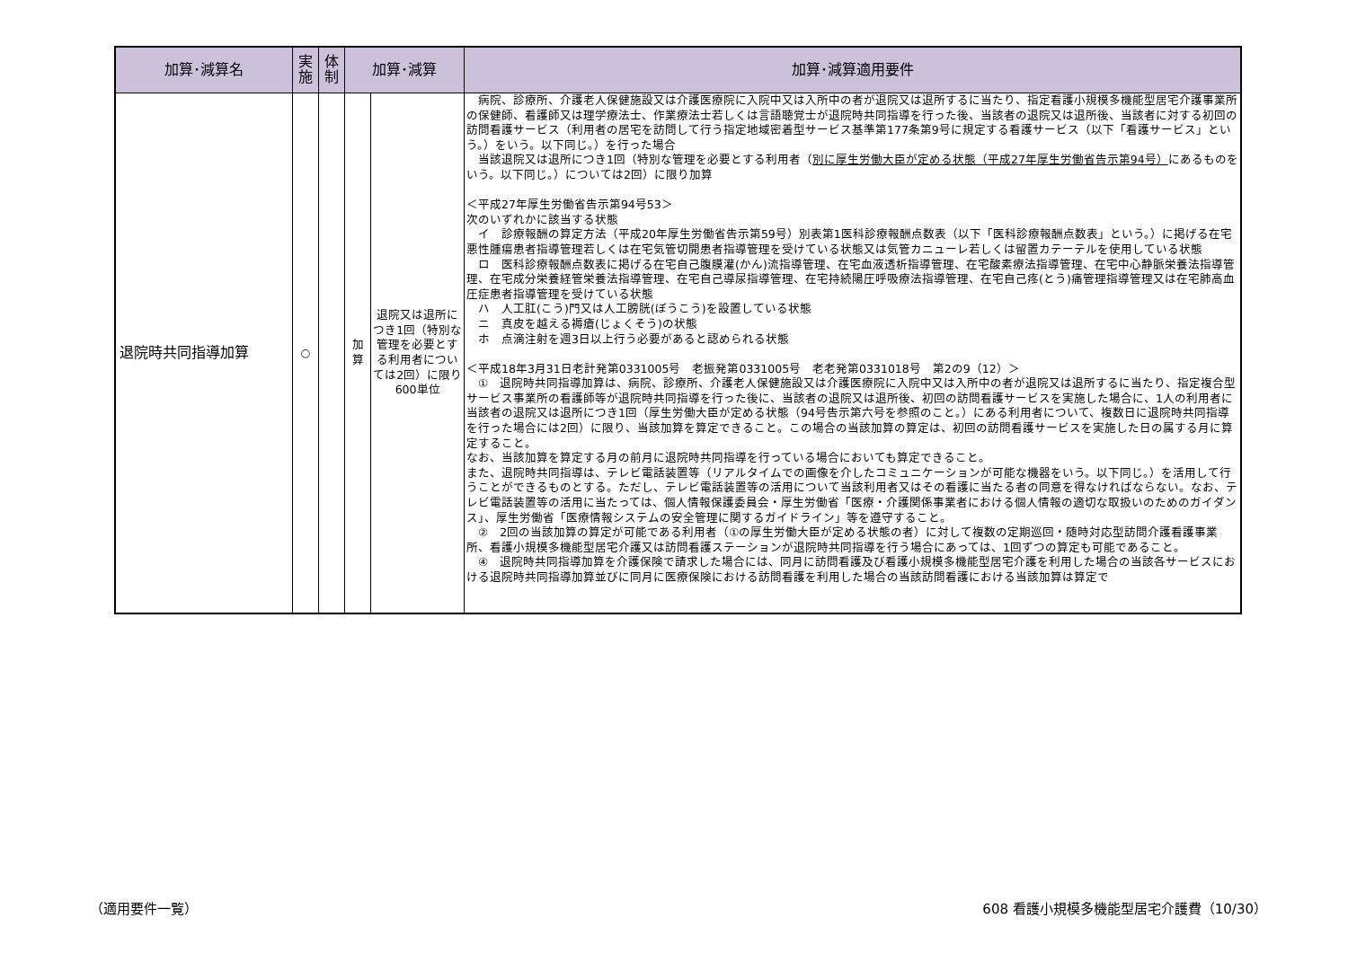| 加算･減算名 | 実 施 | 体 制 | 加算･減算 | | 加算･減算適用要件 |
| --- | --- | --- | --- | --- | --- |
| 退院時共同指導加算 | ○ | | 加 算 | 退院又は退所につき1回（特別な管理を必要とする利用者については2回）に限り 600単位 | 病院、診療所、介護老人保健施設又は介護医療院に入院中又は入所中の者が退院又は退所するに当たり、指定看護小規模多機能型居宅介護事業所の保健師、看護師又は理学療法士、作業療法士若しくは言語聴覚士が退院時共同指導を行った後、当該者の退院又は退所後、当該者に対する初回の訪問看護サービス（利用者の居宅を訪問して行う指定地域密着型サービス基準第177条第9号に規定する看護サービス（以下「看護サービス」という。）をいう。以下同じ。）を行った場合 当該退院又は退所につき1回（特別な管理を必要とする利用者（ 別に厚生労働大臣が定める状態（平成27年厚生労働省告示第94号） にあるものをいう。以下同じ。）については2回）に限り加算 ＜平成27年厚生労働省告示第94号53＞ 次のいずれかに該当する状態 イ 診療報酬の算定方法（平成20年厚生労働省告示第59号）別表第1医科診療報酬点数表（以下「医科診療報酬点数表」という。）に掲げる在宅悪性腫瘍患者指導管理若しくは在宅気管切開患者指導管理を受けている状態又は気管カニューレ若しくは留置カテーテルを使用している状態 ロ 医科診療報酬点数表に掲げる在宅自己腹膜灌(かん)流指導管理、在宅血液透析指導管理、在宅酸素療法指導管理、在宅中心静脈栄養法指導管理、在宅成分栄養経管栄養法指導管理、在宅自己導尿指導管理、在宅持続陽圧呼吸療法指導管理、在宅自己疼(とう)痛管理指導管理又は在宅肺高血圧症患者指導管理を受けている状態 ハ 人工肛(こう)門又は人工膀胱(ぼうこう)を設置している状態 ニ 真皮を越える褥瘡(じょくそう)の状態 ホ 点滴注射を週3日以上行う必要があると認められる状態 ＜平成18年3月31日老計発第0331005号 老振発第0331005号 老老発第0331018号 第2の9（12）＞ ① 退院時共同指導加算は、病院、診療所、介護老人保健施設又は介護医療院に入院中又は入所中の者が退院又は退所するに当たり、指定複合型サービス事業所の看護師等が退院時共同指導を行った後に、当該者の退院又は退所後、初回の訪問看護サービスを実施した場合に、1人の利用者に当該者の退院又は退所につき1回（厚生労働大臣が定める状態（94号告示第六号を参照のこと。）にある利用者について、複数日に退院時共同指導を行った場合には2回）に限り、当該加算を算定できること。この場合の当該加算の算定は、初回の訪問看護サービスを実施した日の属する月に算定すること。 なお、当該加算を算定する月の前月に退院時共同指導を行っている場合においても算定できること。 また、退院時共同指導は、テレビ電話装置等（リアルタイムでの画像を介したコミュニケーションが可能な機器をいう。以下同じ。）を活用して行うことができるものとする。ただし、テレビ電話装置等の活用について当該利用者又はその看護に当たる者の同意を得なければならない。なお、テレビ電話装置等の活用に当たっては、個人情報保護委員会・厚生労働省「医療・介護関係事業者における個人情報の適切な取扱いのためのガイダンス」、厚生労働省「医療情報システムの安全管理に関するガイドライン」等を遵守すること。 ② 2回の当該加算の算定が可能である利用者（①の厚生労働大臣が定める状態の者）に対して複数の定期巡回・随時対応型訪問介護看護事業所、看護小規模多機能型居宅介護又は訪問看護ステーションが退院時共同指導を行う場合にあっては、1回ずつの算定も可能であること。 ④ 退院時共同指導加算を介護保険で請求した場合には、同月に訪問看護及び看護小規模多機能型居宅介護を利用した場合の当該各サービスにおける退院時共同指導加算並びに同月に医療保険における訪問看護を利用した場合の当該訪問看護における当該加算は算定で |
（適用要件一覧） 608 看護小規模多機能型居宅介護費（10/30）